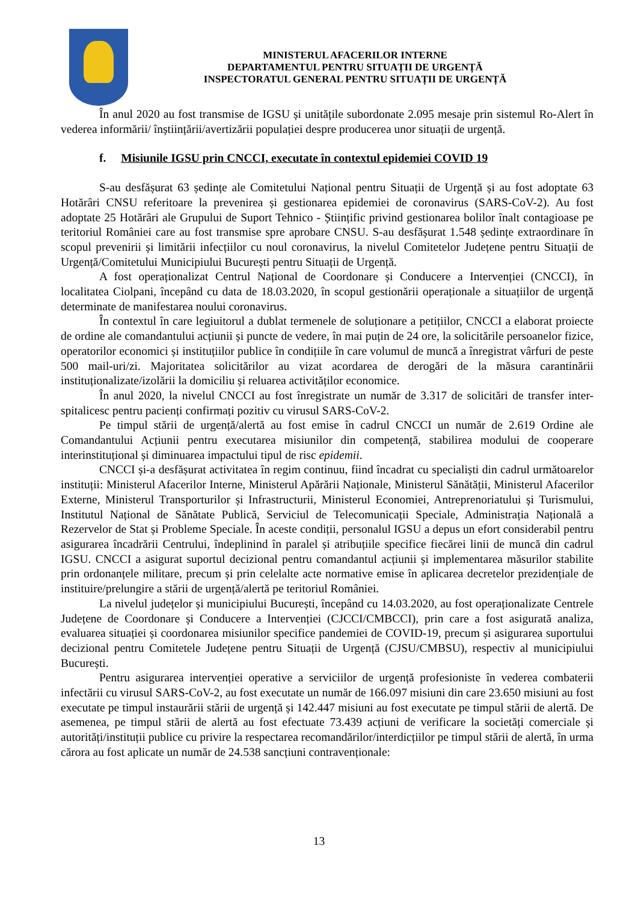MINISTERUL AFACERILOR INTERNE
DEPARTAMENTUL PENTRU SITUAȚII DE URGENȚĂ
INSPECTORATUL GENERAL PENTRU SITUAȚII DE URGENȚĂ
În anul 2020 au fost transmise de IGSU și unitățile subordonate 2.095 mesaje prin sistemul Ro-Alert în vederea informării/ înștiințării/avertizării populației despre producerea unor situații de urgență.
f. Misiunile IGSU prin CNCCI, executate în contextul epidemiei COVID 19
S-au desfășurat 63 ședințe ale Comitetului Național pentru Situații de Urgență și au fost adoptate 63 Hotărâri CNSU referitoare la prevenirea și gestionarea epidemiei de coronavirus (SARS-CoV-2). Au fost adoptate 25 Hotărâri ale Grupului de Suport Tehnico - Științific privind gestionarea bolilor înalt contagioase pe teritoriul României care au fost transmise spre aprobare CNSU. S-au desfășurat 1.548 ședințe extraordinare în scopul prevenirii și limitării infecțiilor cu noul coronavirus, la nivelul Comitetelor Județene pentru Situații de Urgență/Comitetului Municipiului București pentru Situații de Urgență.
A fost operaționalizat Centrul Național de Coordonare și Conducere a Intervenției (CNCCI), în localitatea Ciolpani, începând cu data de 18.03.2020, în scopul gestionării operaționale a situațiilor de urgență determinate de manifestarea noului coronavirus.
În contextul în care legiuitorul a dublat termenele de soluționare a petițiilor, CNCCI a elaborat proiecte de ordine ale comandantului acțiunii și puncte de vedere, în mai puțin de 24 ore, la solicitările persoanelor fizice, operatorilor economici și instituțiilor publice în condițiile în care volumul de muncă a înregistrat vârfuri de peste 500 mail-uri/zi. Majoritatea solicitărilor au vizat acordarea de derogări de la măsura carantinării instituționalizate/izolării la domiciliu și reluarea activităților economice.
În anul 2020, la nivelul CNCCI au fost înregistrate un număr de 3.317 de solicitări de transfer inter-spitalicesc pentru pacienți confirmați pozitiv cu virusul SARS-CoV-2.
Pe timpul stării de urgență/alertă au fost emise în cadrul CNCCI un număr de 2.619 Ordine ale Comandantului Acțiunii pentru executarea misiunilor din competență, stabilirea modului de cooperare interinstituțional și diminuarea impactului tipul de risc epidemii.
CNCCI și-a desfășurat activitatea în regim continuu, fiind încadrat cu specialiști din cadrul următoarelor instituții: Ministerul Afacerilor Interne, Ministerul Apărării Naționale, Ministerul Sănătății, Ministerul Afacerilor Externe, Ministerul Transporturilor și Infrastructurii, Ministerul Economiei, Antreprenoriatului și Turismului, Institutul Național de Sănătate Publică, Serviciul de Telecomunicații Speciale, Administrația Națională a Rezervelor de Stat și Probleme Speciale. În aceste condiții, personalul IGSU a depus un efort considerabil pentru asigurarea încadrării Centrului, îndeplinind în paralel și atribuțiile specifice fiecărei linii de muncă din cadrul IGSU. CNCCI a asigurat suportul decizional pentru comandantul acțiunii și implementarea măsurilor stabilite prin ordonanțele militare, precum și prin celelalte acte normative emise în aplicarea decretelor prezidențiale de instituire/prelungire a stării de urgență/alertă pe teritoriul României.
La nivelul județelor și municipiului București, începând cu 14.03.2020, au fost operaționalizate Centrele Județene de Coordonare și Conducere a Intervenției (CJCCI/CMBCCI), prin care a fost asigurată analiza, evaluarea situației și coordonarea misiunilor specifice pandemiei de COVID-19, precum și asigurarea suportului decizional pentru Comitetele Județene pentru Situații de Urgență (CJSU/CMBSU), respectiv al municipiului București.
Pentru asigurarea intervenției operative a serviciilor de urgență profesioniste în vederea combaterii infectării cu virusul SARS-CoV-2, au fost executate un număr de 166.097 misiuni din care 23.650 misiuni au fost executate pe timpul instaurării stării de urgență și 142.447 misiuni au fost executate pe timpul stării de alertă. De asemenea, pe timpul stării de alertă au fost efectuate 73.439 acțiuni de verificare la societăți comerciale și autorități/instituții publice cu privire la respectarea recomandărilor/interdicțiilor pe timpul stării de alertă, în urma cărora au fost aplicate un număr de 24.538 sancțiuni contravenționale:
13